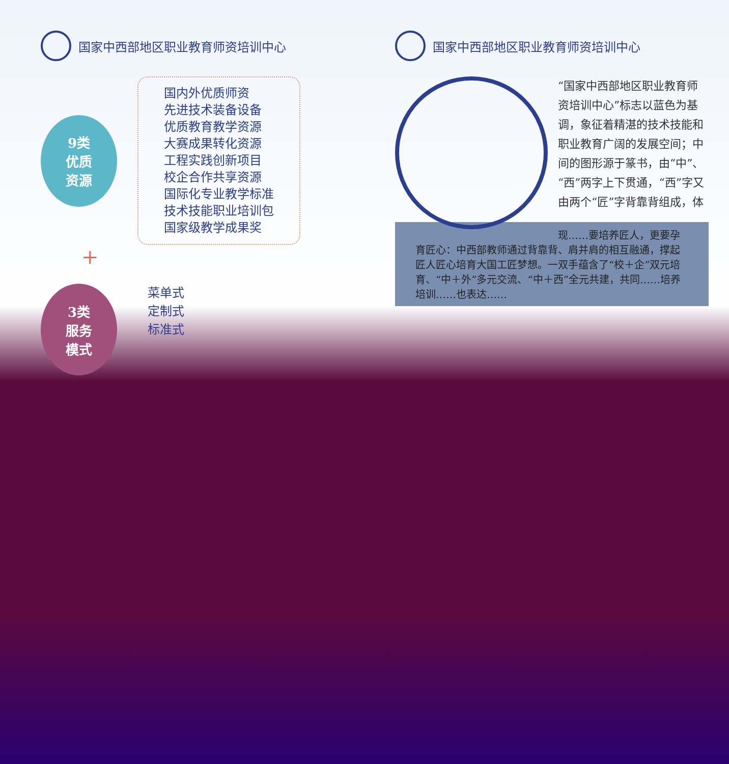国家中西部地区职业教育师资培训中心
9类
优质
资源
国内外优质师资
先进技术装备设备
优质教育教学资源
大赛成果转化资源
工程实践创新项目
校企合作共享资源
国际化专业教学标准
技术技能职业培训包
国家级教学成果奖
+
3类
服务
模式
菜单式
定制式
标准式
国家中西部地区职业教育师资培训中心
“国家中西部地区职业教育师资培训中心”标志以蓝色为基调，象征着精湛的技术技能和职业教育广阔的发展空间；中间的图形源于篆书，由“中”、“西”两字上下贯通，“西”字又由两个“匠”字背靠背组成，体
现……要培养匠人，更要孕育匠心：中西部教师通过背靠背、肩并肩的相互融通，撑起匠人匠心培育大国工匠梦想。一双手蕴含了“校＋企”双元培育、“中＋外”多元交流、“中＋西”全元共建，共同……培养培训……也表达……